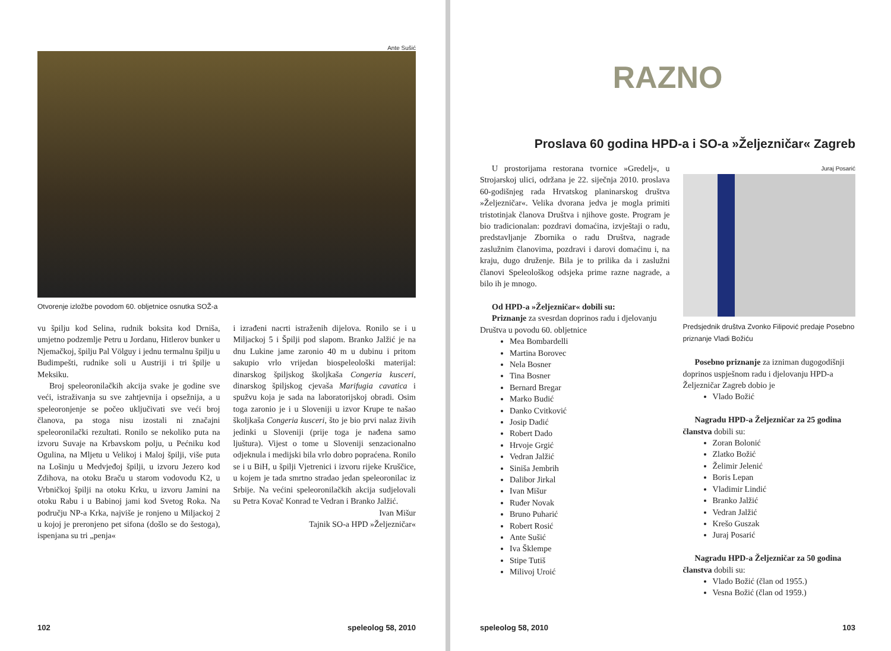Ante Sušić
Otvorenje izložbe povodom 60. obljetnice osnutka SOŽ-a
vu špilju kod Selina, rudnik boksita kod Drniša, umjetno podzemlje Petru u Jordanu, Hitlerov bunker u Njemačkoj, špilju Pal Völguy i jednu termalnu špilju u Budimpešti, rudnike soli u Austriji i tri špilje u Meksiku.
Broj speleoronilačkih akcija svake je godine sve veći, istraživanja su sve zahtjevnija i opsežnija, a u speleoronjenje se počeo uključivati sve veći broj članova, pa stoga nisu izostali ni značajni speleoronilački rezultati. Ronilo se nekoliko puta na izvoru Suvaje na Krbavskom polju, u Pećniku kod Ogulina, na Mljetu u Velikoj i Maloj špilji, više puta na Lošinju u Medvjeđoj špilji, u izvoru Jezero kod Zdihova, na otoku Braču u starom vodovodu K2, u Vrbničkoj špilji na otoku Krku, u izvoru Jamini na otoku Rabu i u Babinoj jami kod Svetog Roka. Na području NP-a Krka, najviše je ronjeno u Miljackoj 2 u kojoj je preronjeno pet sifona (došlo se do šestoga), ispenjana su tri „penja«
i izrađeni nacrti istraženih dijelova. Ronilo se i u Miljackoj 5 i Špilji pod slapom. Branko Jalžić je na dnu Lukine jame zaronio 40 m u dubinu i pritom sakupio vrlo vrijedan biospeleološki materijal: dinarskog špiljskog školjkaša Congeria kusceri, dinarskog špiljskog cjevaša Marifugia cavatica i spužvu koja je sada na laboratorijskoj obradi. Osim toga zaronio je i u Sloveniji u izvor Krupe te našao školjkaša Congeria kusceri, što je bio prvi nalaz živih jedinki u Sloveniji (prije toga je nađena samo ljuštura). Vijest o tome u Sloveniji senzacionalno odjeknula i medijski bila vrlo dobro popraćena. Ronilo se i u BiH, u špilji Vjetrenici i izvoru rijeke Kruščice, u kojem je tada smrtno stradao jedan speleoronilac iz Srbije. Na većini speleoronilačkih akcija sudjelovali su Petra Kovač Konrad te Vedran i Branko Jalžić.
Ivan Mišur
Tajnik SO-a HPD »Željezničar«
102 speleolog 58, 2010
RAZNO
Proslava 60 godina HPD-a i SO-a »Željezničar« Zagreb
U prostorijama restorana tvornice »Gredelj«, u Strojarskoj ulici, održana je 22. siječnja 2010. proslava 60-godišnjeg rada Hrvatskog planinarskog društva »Željezničar«. Velika dvorana jedva je mogla primiti tristotinjak članova Društva i njihove goste. Program je bio tradicionalan: pozdravi domaćina, izvještaji o radu, predstavljanje Zbornika o radu Društva, nagrade zaslužnim članovima, pozdravi i darovi domaćinu i, na kraju, dugo druženje. Bila je to prilika da i zaslužni članovi Speleološkog odsjeka prime razne nagrade, a bilo ih je mnogo.
Od HPD-a »Željezničar« dobili su:
Priznanje za svesrdan doprinos radu i djelovanju Društva u povodu 60. obljetnice
Mea Bombardelli
Martina Borovec
Nela Bosner
Tina Bosner
Bernard Bregar
Marko Budić
Danko Cvitković
Josip Dadić
Robert Dado
Hrvoje Grgić
Vedran Jalžić
Siniša Jembrih
Dalibor Jirkal
Ivan Mišur
Ruđer Novak
Bruno Puharić
Robert Rosić
Ante Sušić
Iva Šklempe
Stipe Tutiš
Milivoj Uroić
Juraj Posarić
Predsjednik društva Zvonko Filipović predaje Posebno priznanje Vladi Božiću
Posebno priznanje za izniman dugogodišnji doprinos uspješnom radu i djelovanju HPD-a Željezničar Zagreb dobio je
Vlado Božić
Nagradu HPD-a Željezničar za 25 godina članstva dobili su:
Zoran Bolonić
Zlatko Božić
Želimir Jelenić
Boris Lepan
Vladimir Lindić
Branko Jalžić
Vedran Jalžić
Krešo Guszak
Juraj Posarić
Nagradu HPD-a Željezničar za 50 godina članstva dobili su:
Vlado Božić (član od 1955.)
Vesna Božić (član od 1959.)
speleolog 58, 2010 103